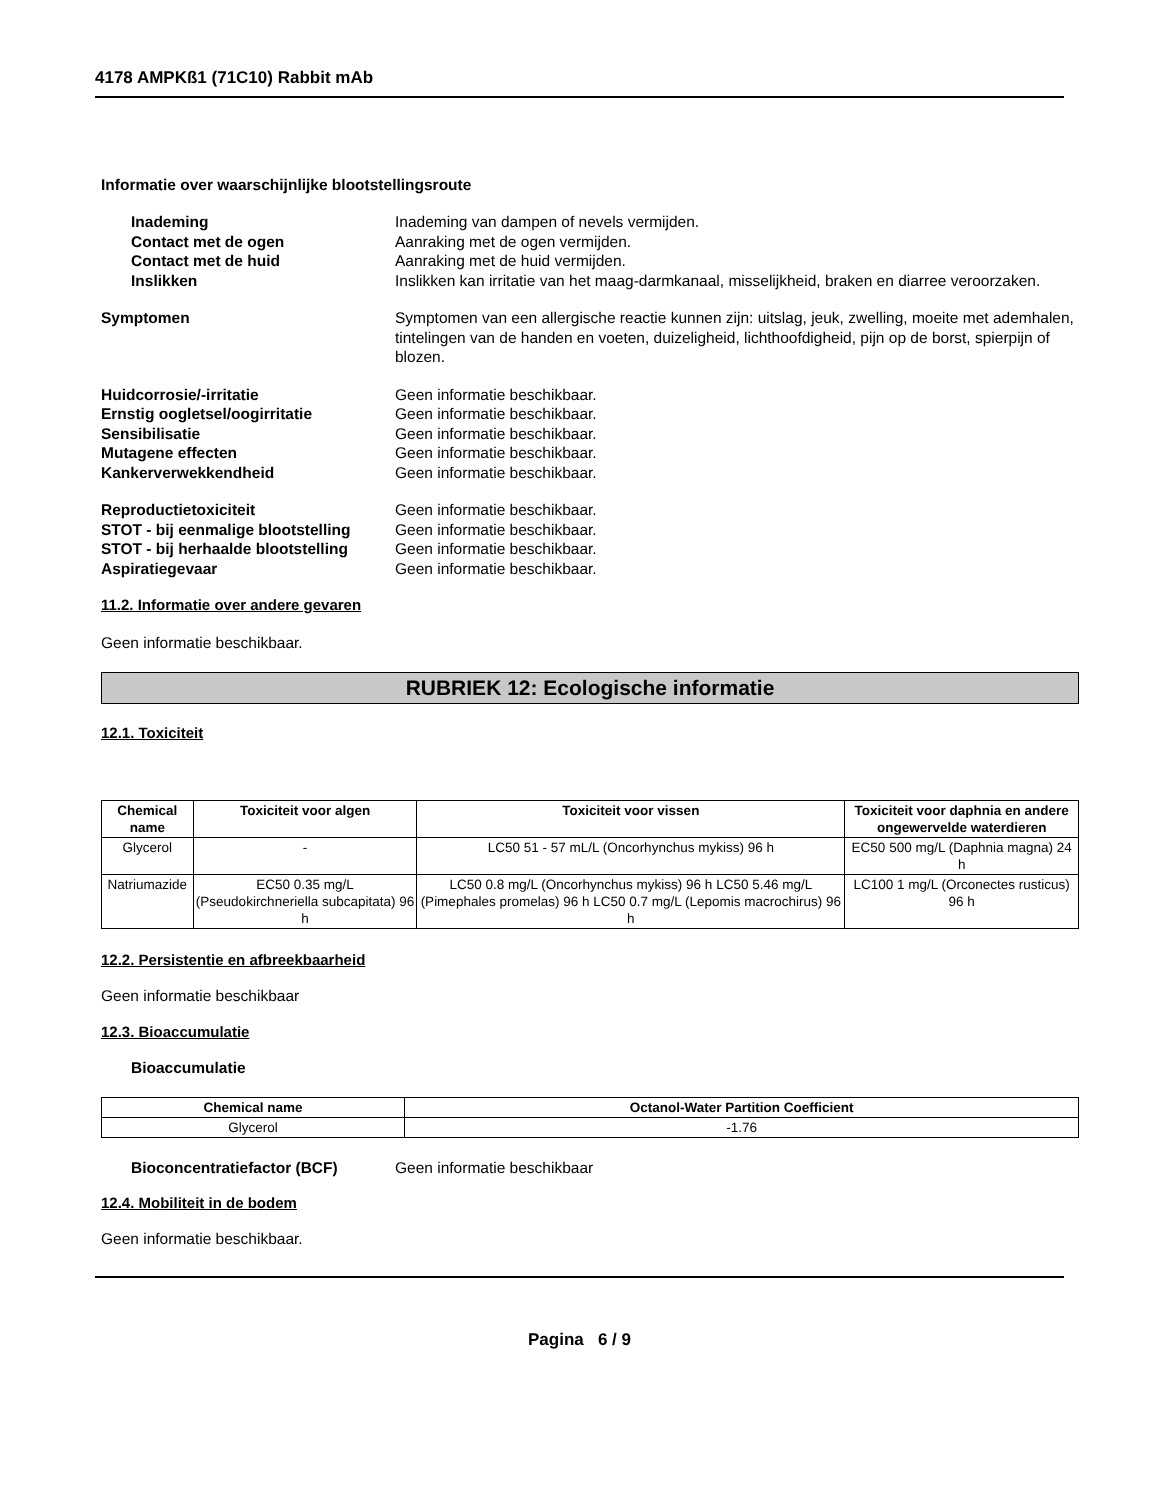4178 AMPKß1 (71C10) Rabbit mAb
Informatie over waarschijnlijke blootstellingsroute
Inademing Inademing van dampen of nevels vermijden.
Contact met de ogen Aanraking met de ogen vermijden.
Contact met de huid Aanraking met de huid vermijden.
Inslikken Inslikken kan irritatie van het maag-darmkanaal, misselijkheid, braken en diarree veroorzaken.
Symptomen Symptomen van een allergische reactie kunnen zijn: uitslag, jeuk, zwelling, moeite met ademhalen, tintelingen van de handen en voeten, duizeligheid, lichthoofdigheid, pijn op de borst, spierpijn of blozen.
Huidcorrosie/-irritatie Geen informatie beschikbaar.
Ernstig oogletsel/oogirritatie Geen informatie beschikbaar.
Sensibilisatie Geen informatie beschikbaar.
Mutagene effecten Geen informatie beschikbaar.
Kankerverwekkendheid Geen informatie beschikbaar.
Reproductietoxiciteit Geen informatie beschikbaar.
STOT - bij eenmalige blootstelling
Geen informatie beschikbaar.
STOT - bij herhaalde blootstelling
Geen informatie beschikbaar.
Aspiratiegevaar Geen informatie beschikbaar.
11.2. Informatie over andere gevaren
Geen informatie beschikbaar.
RUBRIEK 12: Ecologische informatie
12.1. Toxiciteit
| Chemical name | Toxiciteit voor algen | Toxiciteit voor vissen | Toxiciteit voor daphnia en andere ongewervelde waterdieren |
| --- | --- | --- | --- |
| Glycerol | - | LC50 51 - 57 mL/L (Oncorhynchus mykiss) 96 h | EC50 500 mg/L (Daphnia magna) 24 h |
| Natriumazide | EC50 0.35 mg/L (Pseudokirchneriella subcapitata) 96 h | LC50 0.8 mg/L (Oncorhynchus mykiss) 96 h LC50 5.46 mg/L (Pimephales promelas) 96 h LC50 0.7 mg/L (Lepomis macrochirus) 96 h | LC100 1 mg/L (Orconectes rusticus) 96 h |
12.2. Persistentie en afbreekbaarheid
Geen informatie beschikbaar
12.3. Bioaccumulatie
Bioaccumulatie
| Chemical name | Octanol-Water Partition Coefficient |
| --- | --- |
| Glycerol | -1.76 |
Bioconcentratiefactor (BCF) Geen informatie beschikbaar
12.4. Mobiliteit in de bodem
Geen informatie beschikbaar.
Pagina 6 / 9